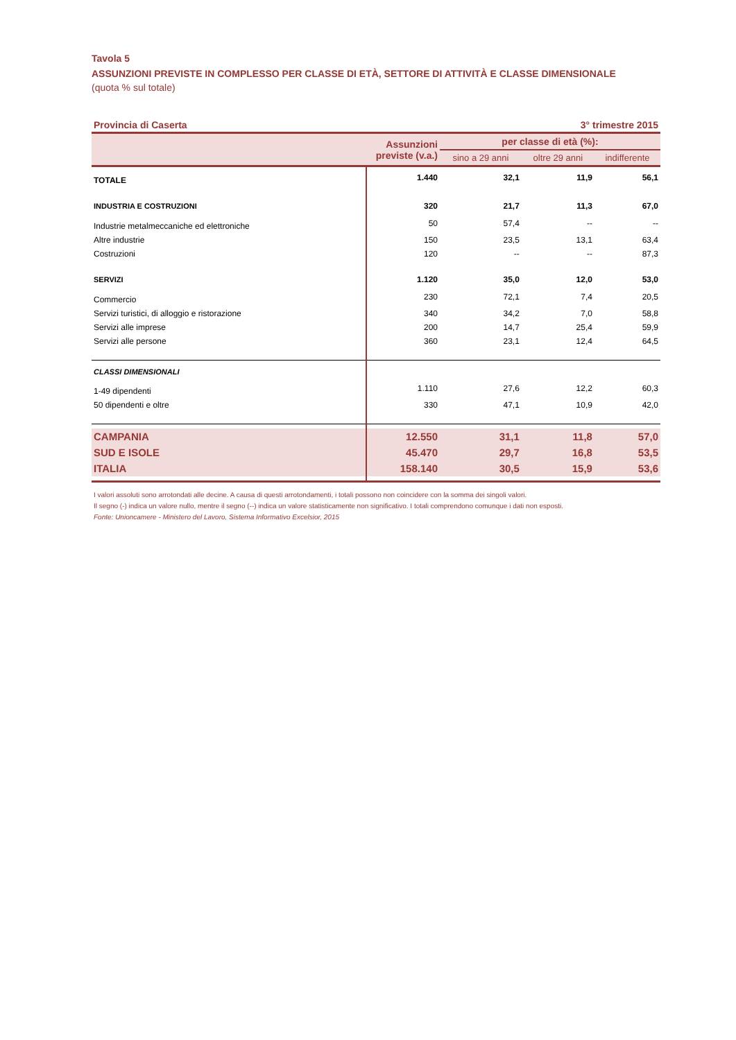Tavola 5
ASSUNZIONI PREVISTE IN COMPLESSO PER CLASSE DI ETÀ, SETTORE DI ATTIVITÀ E CLASSE DIMENSIONALE
(quota % sul totale)
Provincia di Caserta 3° trimestre 2015
| | Assunzioni previste (v.a.) | per classe di età (%): | | |
| --- | --- | --- | --- | --- |
| | | sino a 29 anni | oltre 29 anni | indifferente |
| TOTALE | 1.440 | 32,1 | 11,9 | 56,1 |
| INDUSTRIA E COSTRUZIONI | 320 | 21,7 | 11,3 | 67,0 |
| Industrie metalmeccaniche ed elettroniche | 50 | 57,4 | -- | -- |
| Altre industrie | 150 | 23,5 | 13,1 | 63,4 |
| Costruzioni | 120 | -- | -- | 87,3 |
| SERVIZI | 1.120 | 35,0 | 12,0 | 53,0 |
| Commercio | 230 | 72,1 | 7,4 | 20,5 |
| Servizi turistici, di alloggio e ristorazione | 340 | 34,2 | 7,0 | 58,8 |
| Servizi alle imprese | 200 | 14,7 | 25,4 | 59,9 |
| Servizi alle persone | 360 | 23,1 | 12,4 | 64,5 |
| CLASSI DIMENSIONALI | | | | |
| 1-49 dipendenti | 1.110 | 27,6 | 12,2 | 60,3 |
| 50 dipendenti e oltre | 330 | 47,1 | 10,9 | 42,0 |
| CAMPANIA | 12.550 | 31,1 | 11,8 | 57,0 |
| SUD E ISOLE | 45.470 | 29,7 | 16,8 | 53,5 |
| ITALIA | 158.140 | 30,5 | 15,9 | 53,6 |
I valori assoluti sono arrotondati alle decine. A causa di questi arrotondamenti, i totali possono non coincidere con la somma dei singoli valori.
Il segno (-) indica un valore nullo, mentre il segno (--) indica un valore statisticamente non significativo. I totali comprendono comunque i dati non esposti.
Fonte: Unioncamere - Ministero del Lavoro, Sistema Informativo Excelsior, 2015